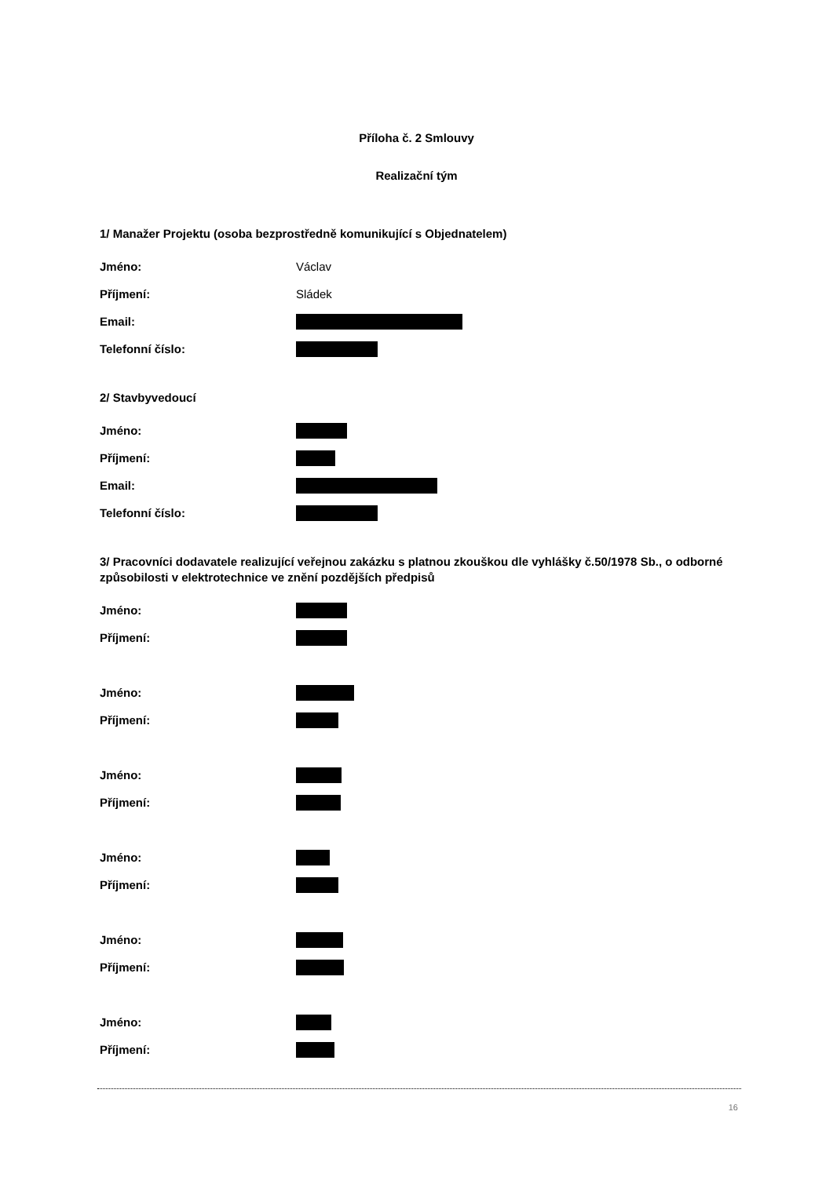Příloha č. 2 Smlouvy
Realizační tým
1/ Manažer Projektu (osoba bezprostředně komunikující s Objednatelem)
Jméno: Václav
Příjmení: Sládek
Email:
Telefonní číslo:
2/ Stavbyvedoucí
Jméno:
Příjmení:
Email:
Telefonní číslo:
3/ Pracovníci dodavatele realizující veřejnou zakázku s platnou zkouškou dle vyhlášky č.50/1978 Sb., o odborné způsobilosti v elektrotechnice ve znění pozdějších předpisů
Jméno:
Příjmení:
Jméno:
Příjmení:
Jméno:
Příjmení:
Jméno:
Příjmení:
Jméno:
Příjmení:
Jméno:
Příjmení:
16